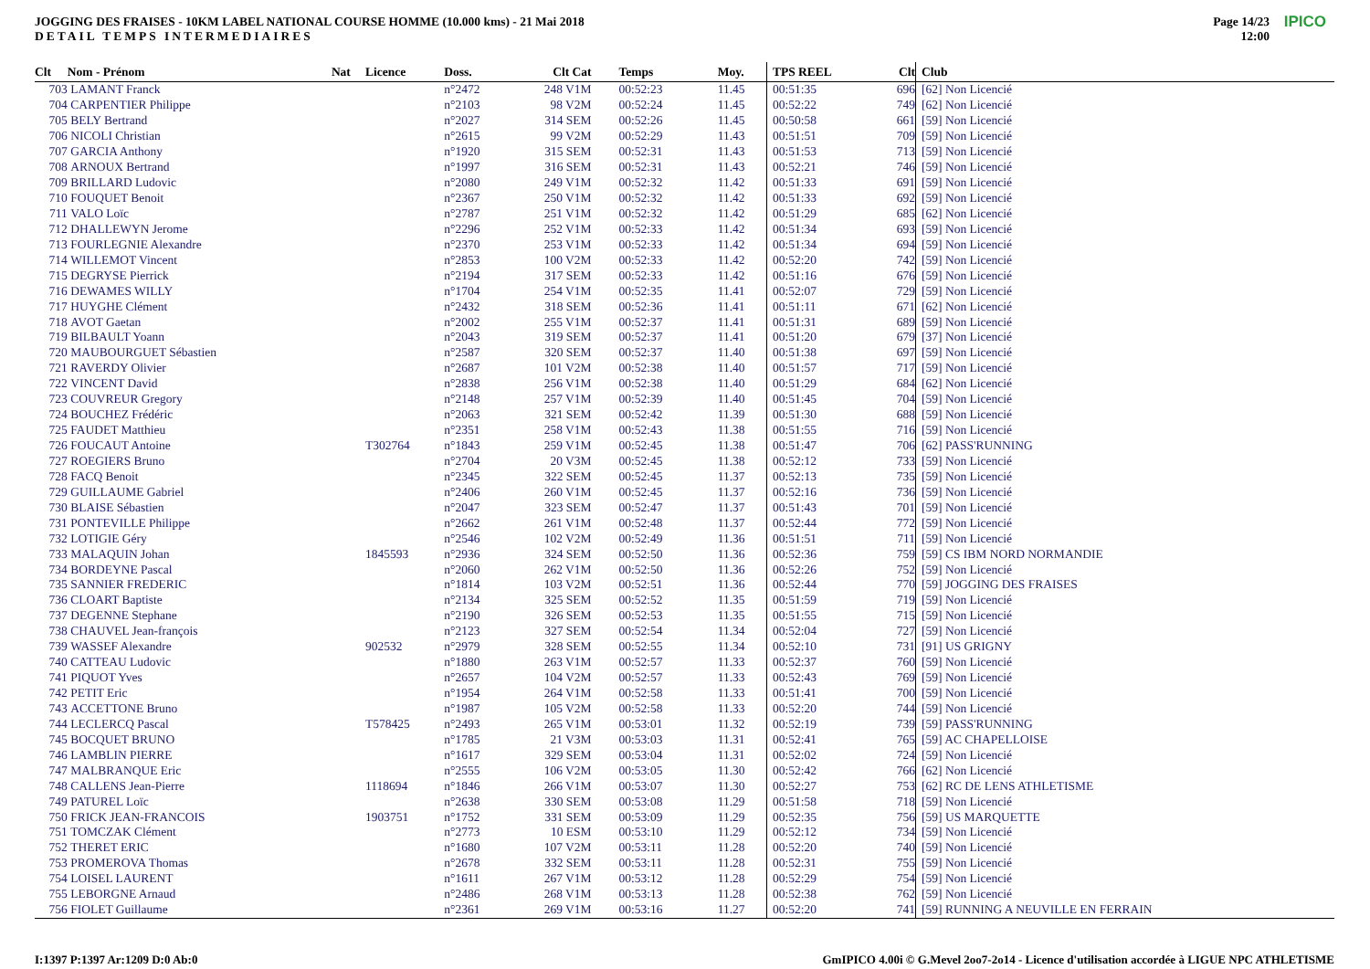JOGGING DES FRAISES - 10KM LABEL NATIONAL COURSE HOMME (10.000 kms) - 21 Mai 2018
DETAIL TEMPS INTERMEDIAIRES
Page 14/23
12:00
IPICO
| Clt | Nom - Prénom | Nat | Licence | Doss. | Clt Cat | Temps | Moy. | TPS REEL | Clt | Club |
| --- | --- | --- | --- | --- | --- | --- | --- | --- | --- | --- |
| 703 | LAMANT Franck | | | n°2472 | 248 V1M | 00:52:23 | 11.45 | 00:51:35 | 696 | [62] Non Licencié |
| 704 | CARPENTIER Philippe | | | n°2103 | 98 V2M | 00:52:24 | 11.45 | 00:52:22 | 749 | [62] Non Licencié |
| 705 | BELY Bertrand | | | n°2027 | 314 SEM | 00:52:26 | 11.45 | 00:50:58 | 661 | [59] Non Licencié |
| 706 | NICOLI Christian | | | n°2615 | 99 V2M | 00:52:29 | 11.43 | 00:51:51 | 709 | [59] Non Licencié |
| 707 | GARCIA Anthony | | | n°1920 | 315 SEM | 00:52:31 | 11.43 | 00:51:53 | 713 | [59] Non Licencié |
| 708 | ARNOUX Bertrand | | | n°1997 | 316 SEM | 00:52:31 | 11.43 | 00:52:21 | 746 | [59] Non Licencié |
| 709 | BRILLARD Ludovic | | | n°2080 | 249 V1M | 00:52:32 | 11.42 | 00:51:33 | 691 | [59] Non Licencié |
| 710 | FOUQUET Benoit | | | n°2367 | 250 V1M | 00:52:32 | 11.42 | 00:51:33 | 692 | [59] Non Licencié |
| 711 | VALO Loïc | | | n°2787 | 251 V1M | 00:52:32 | 11.42 | 00:51:29 | 685 | [62] Non Licencié |
| 712 | DHALLEWYN Jerome | | | n°2296 | 252 V1M | 00:52:33 | 11.42 | 00:51:34 | 693 | [59] Non Licencié |
| 713 | FOURLEGNIE Alexandre | | | n°2370 | 253 V1M | 00:52:33 | 11.42 | 00:51:34 | 694 | [59] Non Licencié |
| 714 | WILLEMOT Vincent | | | n°2853 | 100 V2M | 00:52:33 | 11.42 | 00:52:20 | 742 | [59] Non Licencié |
| 715 | DEGRYSE Pierrick | | | n°2194 | 317 SEM | 00:52:33 | 11.42 | 00:51:16 | 676 | [59] Non Licencié |
| 716 | DEWAMES WILLY | | | n°1704 | 254 V1M | 00:52:35 | 11.41 | 00:52:07 | 729 | [59] Non Licencié |
| 717 | HUYGHE Clément | | | n°2432 | 318 SEM | 00:52:36 | 11.41 | 00:51:11 | 671 | [62] Non Licencié |
| 718 | AVOT Gaetan | | | n°2002 | 255 V1M | 00:52:37 | 11.41 | 00:51:31 | 689 | [59] Non Licencié |
| 719 | BILBAULT Yoann | | | n°2043 | 319 SEM | 00:52:37 | 11.41 | 00:51:20 | 679 | [37] Non Licencié |
| 720 | MAUBOURGUET Sébastien | | | n°2587 | 320 SEM | 00:52:37 | 11.40 | 00:51:38 | 697 | [59] Non Licencié |
| 721 | RAVERDY Olivier | | | n°2687 | 101 V2M | 00:52:38 | 11.40 | 00:51:57 | 717 | [59] Non Licencié |
| 722 | VINCENT David | | | n°2838 | 256 V1M | 00:52:38 | 11.40 | 00:51:29 | 684 | [62] Non Licencié |
| 723 | COUVREUR Gregory | | | n°2148 | 257 V1M | 00:52:39 | 11.40 | 00:51:45 | 704 | [59] Non Licencié |
| 724 | BOUCHEZ Frédéric | | | n°2063 | 321 SEM | 00:52:42 | 11.39 | 00:51:30 | 688 | [59] Non Licencié |
| 725 | FAUDET Matthieu | | | n°2351 | 258 V1M | 00:52:43 | 11.38 | 00:51:55 | 716 | [59] Non Licencié |
| 726 | FOUCAUT Antoine | | T302764 | n°1843 | 259 V1M | 00:52:45 | 11.38 | 00:51:47 | 706 | [62] PASS'RUNNING |
| 727 | ROEGIERS Bruno | | | n°2704 | 20 V3M | 00:52:45 | 11.38 | 00:52:12 | 733 | [59] Non Licencié |
| 728 | FACQ Benoit | | | n°2345 | 322 SEM | 00:52:45 | 11.37 | 00:52:13 | 735 | [59] Non Licencié |
| 729 | GUILLAUME Gabriel | | | n°2406 | 260 V1M | 00:52:45 | 11.37 | 00:52:16 | 736 | [59] Non Licencié |
| 730 | BLAISE Sébastien | | | n°2047 | 323 SEM | 00:52:47 | 11.37 | 00:51:43 | 701 | [59] Non Licencié |
| 731 | PONTEVILLE Philippe | | | n°2662 | 261 V1M | 00:52:48 | 11.37 | 00:52:44 | 772 | [59] Non Licencié |
| 732 | LOTIGIE Géry | | | n°2546 | 102 V2M | 00:52:49 | 11.36 | 00:51:51 | 711 | [59] Non Licencié |
| 733 | MALAQUIN Johan | | 1845593 | n°2936 | 324 SEM | 00:52:50 | 11.36 | 00:52:36 | 759 | [59] CS IBM NORD NORMANDIE |
| 734 | BORDEYNE Pascal | | | n°2060 | 262 V1M | 00:52:50 | 11.36 | 00:52:26 | 752 | [59] Non Licencié |
| 735 | SANNIER FREDERIC | | | n°1814 | 103 V2M | 00:52:51 | 11.36 | 00:52:44 | 770 | [59] JOGGING DES FRAISES |
| 736 | CLOART Baptiste | | | n°2134 | 325 SEM | 00:52:52 | 11.35 | 00:51:59 | 719 | [59] Non Licencié |
| 737 | DEGENNE Stephane | | | n°2190 | 326 SEM | 00:52:53 | 11.35 | 00:51:55 | 715 | [59] Non Licencié |
| 738 | CHAUVEL Jean-françois | | | n°2123 | 327 SEM | 00:52:54 | 11.34 | 00:52:04 | 727 | [59] Non Licencié |
| 739 | WASSEF Alexandre | | 902532 | n°2979 | 328 SEM | 00:52:55 | 11.34 | 00:52:10 | 731 | [91] US GRIGNY |
| 740 | CATTEAU Ludovic | | | n°1880 | 263 V1M | 00:52:57 | 11.33 | 00:52:37 | 760 | [59] Non Licencié |
| 741 | PIQUOT Yves | | | n°2657 | 104 V2M | 00:52:57 | 11.33 | 00:52:43 | 769 | [59] Non Licencié |
| 742 | PETIT Eric | | | n°1954 | 264 V1M | 00:52:58 | 11.33 | 00:51:41 | 700 | [59] Non Licencié |
| 743 | ACCETTONE Bruno | | | n°1987 | 105 V2M | 00:52:58 | 11.33 | 00:52:20 | 744 | [59] Non Licencié |
| 744 | LECLERCQ Pascal | | T578425 | n°2493 | 265 V1M | 00:53:01 | 11.32 | 00:52:19 | 739 | [59] PASS'RUNNING |
| 745 | BOCQUET BRUNO | | | n°1785 | 21 V3M | 00:53:03 | 11.31 | 00:52:41 | 765 | [59] AC CHAPELLOISE |
| 746 | LAMBLIN PIERRE | | | n°1617 | 329 SEM | 00:53:04 | 11.31 | 00:52:02 | 724 | [59] Non Licencié |
| 747 | MALBRANQUE Eric | | | n°2555 | 106 V2M | 00:53:05 | 11.30 | 00:52:42 | 766 | [62] Non Licencié |
| 748 | CALLENS Jean-Pierre | | 1118694 | n°1846 | 266 V1M | 00:53:07 | 11.30 | 00:52:27 | 753 | [62] RC DE LENS ATHLETISME |
| 749 | PATUREL Loïc | | | n°2638 | 330 SEM | 00:53:08 | 11.29 | 00:51:58 | 718 | [59] Non Licencié |
| 750 | FRICK JEAN-FRANCOIS | | 1903751 | n°1752 | 331 SEM | 00:53:09 | 11.29 | 00:52:35 | 756 | [59] US MARQUETTE |
| 751 | TOMCZAK Clément | | | n°2773 | 10 ESM | 00:53:10 | 11.29 | 00:52:12 | 734 | [59] Non Licencié |
| 752 | THERET ERIC | | | n°1680 | 107 V2M | 00:53:11 | 11.28 | 00:52:20 | 740 | [59] Non Licencié |
| 753 | PROMEROVA Thomas | | | n°2678 | 332 SEM | 00:53:11 | 11.28 | 00:52:31 | 755 | [59] Non Licencié |
| 754 | LOISEL LAURENT | | | n°1611 | 267 V1M | 00:53:12 | 11.28 | 00:52:29 | 754 | [59] Non Licencié |
| 755 | LEBORGNE Arnaud | | | n°2486 | 268 V1M | 00:53:13 | 11.28 | 00:52:38 | 762 | [59] Non Licencié |
| 756 | FIOLET Guillaume | | | n°2361 | 269 V1M | 00:53:16 | 11.27 | 00:52:20 | 741 | [59] RUNNING A NEUVILLE EN FERRAIN |
I:1397 P:1397 Ar:1209 D:0 Ab:0 GmIPICO 4.00i © G.Mevel 2oo7-2o14 - Licence d'utilisation accordée à LIGUE NPC ATHLETISME